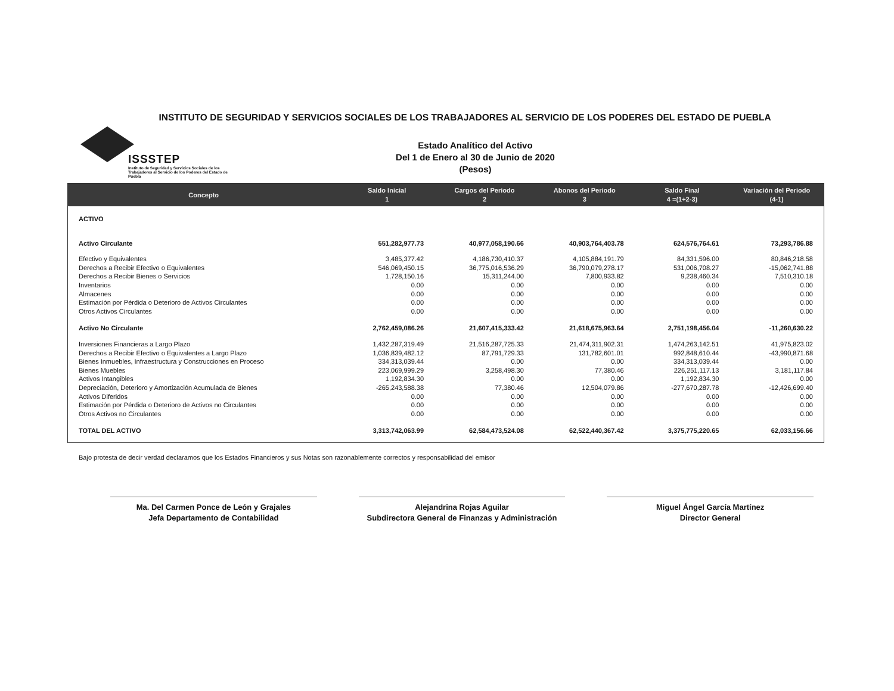INSTITUTO DE SEGURIDAD Y SERVICIOS SOCIALES DE LOS TRABAJADORES AL SERVICIO DE LOS PODERES DEL ESTADO DE PUEBLA
ISSSTEP
Instituto de Seguridad y Servicios Sociales de los Trabajadores al Servicio de los Poderes del Estado de Puebla
Estado Analítico del Activo
Del 1 de Enero al 30 de Junio de 2020
(Pesos)
| Concepto | Saldo Inicial 1 | Cargos del Periodo 2 | Abonos del Periodo 3 | Saldo Final 4 =(1+2-3) | Variación del Periodo (4-1) |
| --- | --- | --- | --- | --- | --- |
| ACTIVO | | | | | |
| Activo Circulante | 551,282,977.73 | 40,977,058,190.66 | 40,903,764,403.78 | 624,576,764.61 | 73,293,786.88 |
| Efectivo y Equivalentes | 3,485,377.42 | 4,186,730,410.37 | 4,105,884,191.79 | 84,331,596.00 | 80,846,218.58 |
| Derechos a Recibir Efectivo o Equivalentes | 546,069,450.15 | 36,775,016,536.29 | 36,790,079,278.17 | 531,006,708.27 | -15,062,741.88 |
| Derechos a Recibir Bienes o Servicios | 1,728,150.16 | 15,311,244.00 | 7,800,933.82 | 9,238,460.34 | 7,510,310.18 |
| Inventarios | 0.00 | 0.00 | 0.00 | 0.00 | 0.00 |
| Almacenes | 0.00 | 0.00 | 0.00 | 0.00 | 0.00 |
| Estimación por Pérdida o Deterioro de Activos Circulantes | 0.00 | 0.00 | 0.00 | 0.00 | 0.00 |
| Otros Activos Circulantes | 0.00 | 0.00 | 0.00 | 0.00 | 0.00 |
| Activo No Circulante | 2,762,459,086.26 | 21,607,415,333.42 | 21,618,675,963.64 | 2,751,198,456.04 | -11,260,630.22 |
| Inversiones Financieras a Largo Plazo | 1,432,287,319.49 | 21,516,287,725.33 | 21,474,311,902.31 | 1,474,263,142.51 | 41,975,823.02 |
| Derechos a Recibir Efectivo o Equivalentes a Largo Plazo | 1,036,839,482.12 | 87,791,729.33 | 131,782,601.01 | 992,848,610.44 | -43,990,871.68 |
| Bienes Inmuebles, Infraestructura y Construcciones en Proceso | 334,313,039.44 | 0.00 | 0.00 | 334,313,039.44 | 0.00 |
| Bienes Muebles | 223,069,999.29 | 3,258,498.30 | 77,380.46 | 226,251,117.13 | 3,181,117.84 |
| Activos Intangibles | 1,192,834.30 | 0.00 | 0.00 | 1,192,834.30 | 0.00 |
| Depreciación, Deterioro y Amortización Acumulada de Bienes | -265,243,588.38 | 77,380.46 | 12,504,079.86 | -277,670,287.78 | -12,426,699.40 |
| Activos Diferidos | 0.00 | 0.00 | 0.00 | 0.00 | 0.00 |
| Estimación por Pérdida o Deterioro de Activos no Circulantes | 0.00 | 0.00 | 0.00 | 0.00 | 0.00 |
| Otros Activos no Circulantes | 0.00 | 0.00 | 0.00 | 0.00 | 0.00 |
| TOTAL DEL ACTIVO | 3,313,742,063.99 | 62,584,473,524.08 | 62,522,440,367.42 | 3,375,775,220.65 | 62,033,156.66 |
Bajo protesta de decir verdad declaramos que los Estados Financieros y sus Notas son razonablemente correctos y responsabilidad del emisor
Ma. Del Carmen Ponce de León y Grajales
Jefa Departamento de Contabilidad
Alejandrina Rojas Aguilar
Subdirectora General de Finanzas y Administración
Miguel Ángel García Martínez
Director General